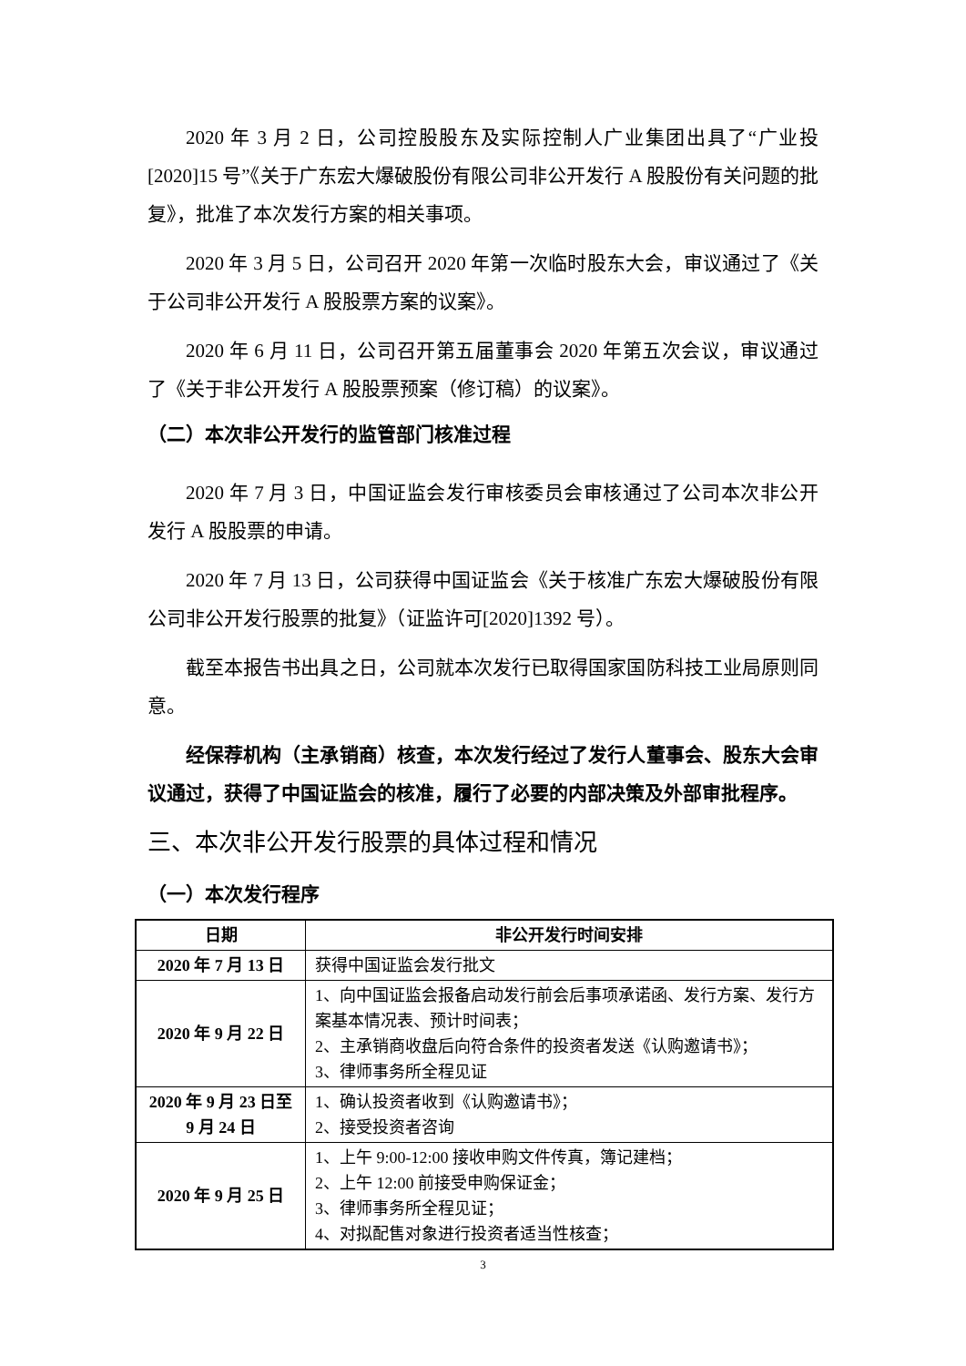2020 年 3 月 2 日，公司控股股东及实际控制人广业集团出具了“广业投[2020]15 号”《关于广东宏大爆破股份有限公司非公开发行 A 股股份有关问题的批复》，批准了本次发行方案的相关事项。
2020 年 3 月 5 日，公司召开 2020 年第一次临时股东大会，审议通过了《关于公司非公开发行 A 股股票方案的议案》。
2020 年 6 月 11 日，公司召开第五届董事会 2020 年第五次会议，审议通过了《关于非公开发行 A 股股票预案（修订稿）的议案》。
（二）本次非公开发行的监管部门核准过程
2020 年 7 月 3 日，中国证监会发行审核委员会审核通过了公司本次非公开发行 A 股股票的申请。
2020 年 7 月 13 日，公司获得中国证监会《关于核准广东宏大爆破股份有限公司非公开发行股票的批复》（证监许可[2020]1392 号）。
截至本报告书出具之日，公司就本次发行已取得国家国防科技工业局原则同意。
经保荐机构（主承销商）核查，本次发行经过了发行人董事会、股东大会审议通过，获得了中国证监会的核准，履行了必要的内部决策及外部审批程序。
三、本次非公开发行股票的具体过程和情况
（一）本次发行程序
| 日期 | 非公开发行时间安排 |
| --- | --- |
| 2020 年 7 月 13 日 | 获得中国证监会发行批文 |
| 2020 年 9 月 22 日 | 1、向中国证监会报备启动发行前会后事项承诺函、发行方案、发行方案基本情况表、预计时间表； 2、主承销商收盘后向符合条件的投资者发送《认购邀请书》； 3、律师事务所全程见证 |
| 2020 年 9 月 23 日至 9 月 24 日 | 1、确认投资者收到《认购邀请书》； 2、接受投资者咨询 |
| 2020 年 9 月 25 日 | 1、上午 9:00-12:00 接收申购文件传真，簿记建档； 2、上午 12:00 前接受申购保证金； 3、律师事务所全程见证； 4、对拟配售对象进行投资者适当性核查； |
3